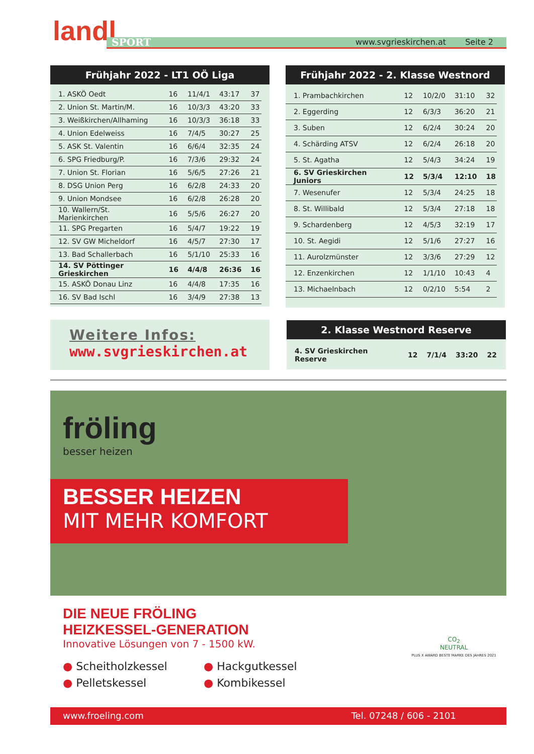landl
SPORT www.svgrieskirchen.at Seite 2
Frühjahr 2022 - LT1 OÖ Liga
| 1. ASKÖ Oedt | 16 | 11/4/1 | 43:17 | 37 |
| 2. Union St. Martin/M. | 16 | 10/3/3 | 43:20 | 33 |
| 3. Weißkirchen/Allhaming | 16 | 10/3/3 | 36:18 | 33 |
| 4. Union Edelweiss | 16 | 7/4/5 | 30:27 | 25 |
| 5. ASK St. Valentin | 16 | 6/6/4 | 32:35 | 24 |
| 6. SPG Friedburg/P. | 16 | 7/3/6 | 29:32 | 24 |
| 7. Union St. Florian | 16 | 5/6/5 | 27:26 | 21 |
| 8. DSG Union Perg | 16 | 6/2/8 | 24:33 | 20 |
| 9. Union Mondsee | 16 | 6/2/8 | 26:28 | 20 |
| 10. Wallern/St. Marienkirchen | 16 | 5/5/6 | 26:27 | 20 |
| 11. SPG Pregarten | 16 | 5/4/7 | 19:22 | 19 |
| 12. SV GW Micheldorf | 16 | 4/5/7 | 27:30 | 17 |
| 13. Bad Schallerbach | 16 | 5/1/10 | 25:33 | 16 |
| 14. SV Pöttinger Grieskirchen | 16 | 4/4/8 | 26:36 | 16 |
| 15. ASKÖ Donau Linz | 16 | 4/4/8 | 17:35 | 16 |
| 16. SV Bad Ischl | 16 | 3/4/9 | 27:38 | 13 |
Frühjahr 2022 - 2. Klasse Westnord
| 1. Prambachkirchen | 12 | 10/2/0 | 31:10 | 32 |
| 2. Eggerding | 12 | 6/3/3 | 36:20 | 21 |
| 3. Suben | 12 | 6/2/4 | 30:24 | 20 |
| 4. Schärding ATSV | 12 | 6/2/4 | 26:18 | 20 |
| 5. St. Agatha | 12 | 5/4/3 | 34:24 | 19 |
| 6. SV Grieskirchen Juniors | 12 | 5/3/4 | 12:10 | 18 |
| 7. Wesenufer | 12 | 5/3/4 | 24:25 | 18 |
| 8. St. Willibald | 12 | 5/3/4 | 27:18 | 18 |
| 9. Schardenberg | 12 | 4/5/3 | 32:19 | 17 |
| 10. St. Aegidi | 12 | 5/1/6 | 27:27 | 16 |
| 11. Aurolzmünster | 12 | 3/3/6 | 27:29 | 12 |
| 12. Enzenkirchen | 12 | 1/1/10 | 10:43 | 4 |
| 13. Michaelnbach | 12 | 0/2/10 | 5:54 | 2 |
Weitere Infos:
www.svgrieskirchen.at
2. Klasse Westnord Reserve
| 4. SV Grieskirchen Reserve | 12 | 7/1/4 | 33:20 | 22 |
fröling
besser heizen
BESSER HEIZEN
MIT MEHR KOMFORT
DIE NEUE FRÖLING
HEIZKESSEL-GENERATION
Innovative Lösungen von 7 - 1500 kW.
● Scheitholzkessel ● Hackgutkessel ● Pelletskessel ● Kombikessel
CO<sub>2</sub>
NEUTRAL
PLUS X AWARD BESTE MARKE DES JAHRES 2021
www.froeling.com Tel. 07248 / 606 - 2101